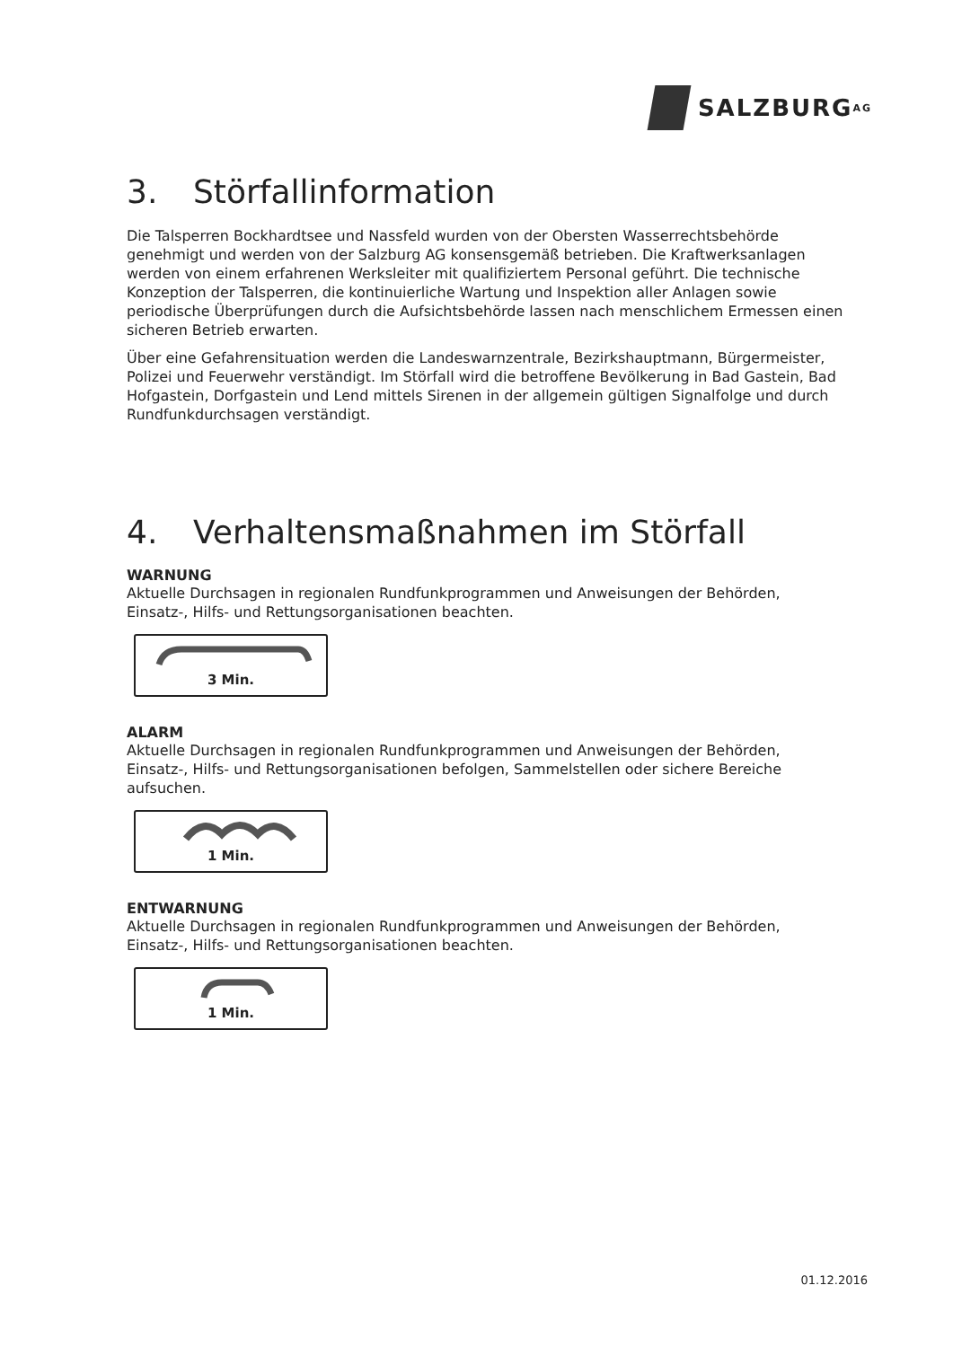SALZBURG<sup>AG</sup>
3. Störfallinformation
Die Talsperren Bockhardtsee und Nassfeld wurden von der Obersten Wasserrechtsbehörde genehmigt und werden von der Salzburg AG konsensgemäß betrieben. Die Kraftwerksanlagen werden von einem erfahrenen Werksleiter mit qualifiziertem Personal geführt. Die technische Konzeption der Talsperren, die kontinuierliche Wartung und Inspektion aller Anlagen sowie periodische Überprüfungen durch die Aufsichtsbehörde lassen nach menschlichem Ermessen einen sicheren Betrieb erwarten.
Über eine Gefahrensituation werden die Landeswarnzentrale, Bezirkshauptmann, Bürgermeister, Polizei und Feuerwehr verständigt. Im Störfall wird die betroffene Bevölkerung in Bad Gastein, Bad Hofgastein, Dorfgastein und Lend mittels Sirenen in der allgemein gültigen Signalfolge und durch Rundfunkdurchsagen verständigt.
4. Verhaltensmaßnahmen im Störfall
WARNUNG
Aktuelle Durchsagen in regionalen Rundfunkprogrammen und Anweisungen der Behörden, Einsatz-, Hilfs- und Rettungsorganisationen beachten.
3 Min.
ALARM
Aktuelle Durchsagen in regionalen Rundfunkprogrammen und Anweisungen der Behörden, Einsatz-, Hilfs- und Rettungsorganisationen befolgen, Sammelstellen oder sichere Bereiche aufsuchen.
1 Min.
ENTWARNUNG
Aktuelle Durchsagen in regionalen Rundfunkprogrammen und Anweisungen der Behörden, Einsatz-, Hilfs- und Rettungsorganisationen beachten.
1 Min.
01.12.2016